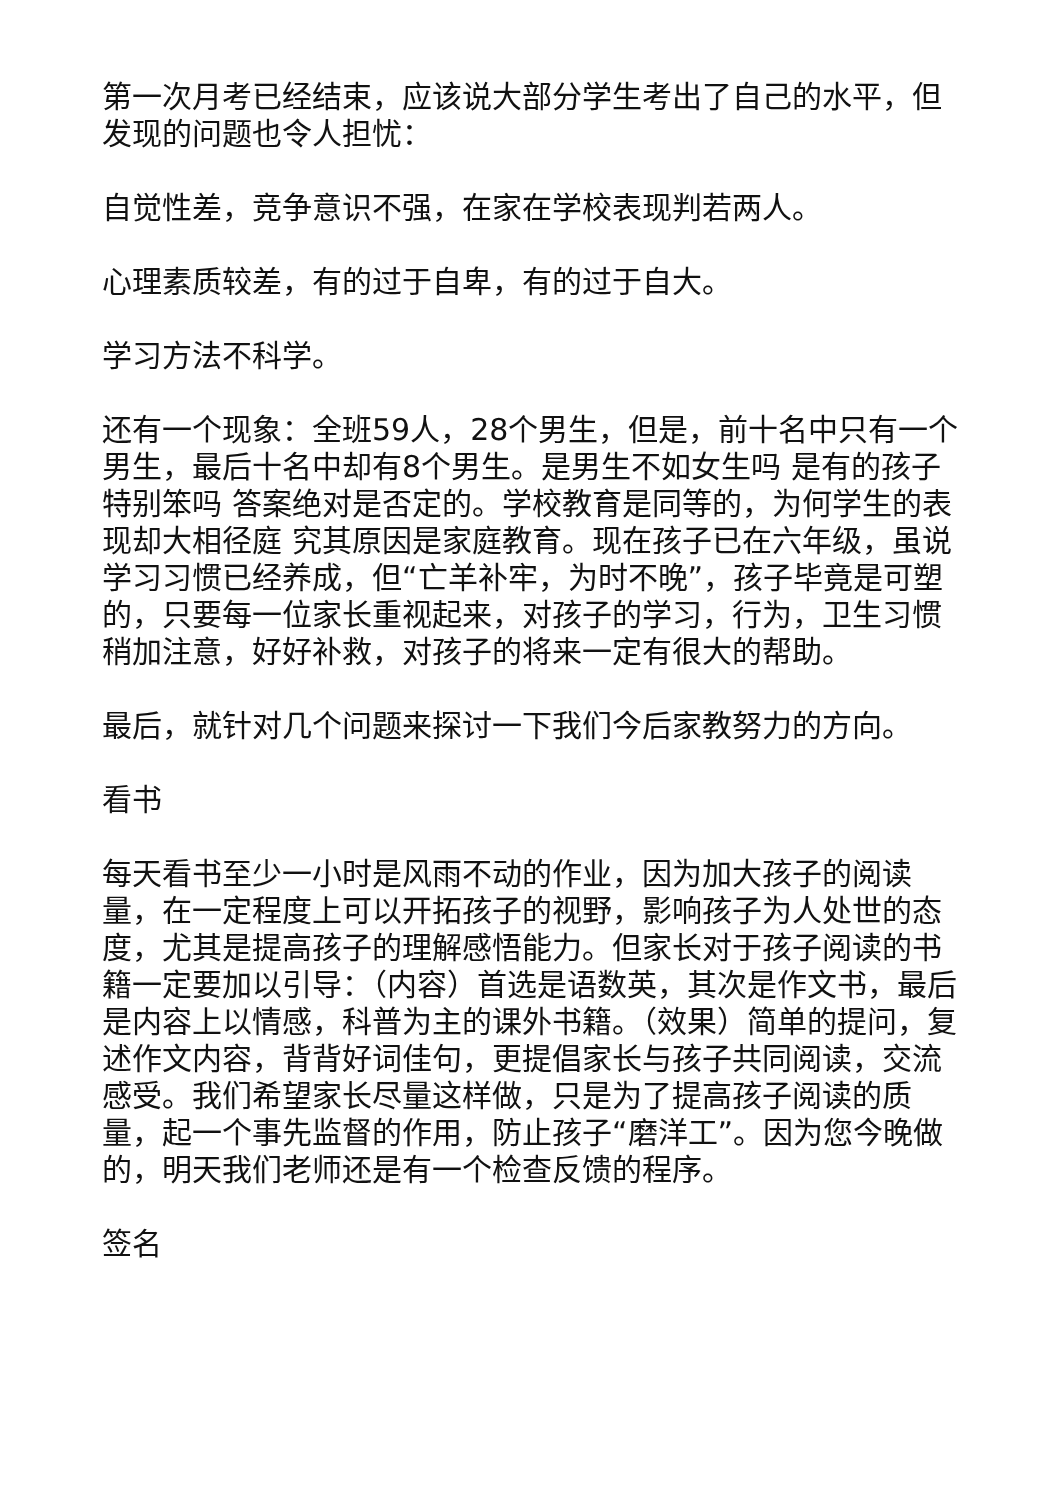第一次月考已经结束，应该说大部分学生考出了自己的水平，但发现的问题也令人担忧：
自觉性差，竞争意识不强，在家在学校表现判若两人。
心理素质较差，有的过于自卑，有的过于自大。
学习方法不科学。
还有一个现象：全班59人，28个男生，但是，前十名中只有一个男生，最后十名中却有8个男生。是男生不如女生吗 是有的孩子特别笨吗 答案绝对是否定的。学校教育是同等的，为何学生的表现却大相径庭 究其原因是家庭教育。现在孩子已在六年级，虽说学习习惯已经养成，但“亡羊补牢，为时不晚”，孩子毕竟是可塑的，只要每一位家长重视起来，对孩子的学习，行为，卫生习惯稍加注意，好好补救，对孩子的将来一定有很大的帮助。
最后，就针对几个问题来探讨一下我们今后家教努力的方向。
看书
每天看书至少一小时是风雨不动的作业，因为加大孩子的阅读量，在一定程度上可以开拓孩子的视野，影响孩子为人处世的态度，尤其是提高孩子的理解感悟能力。但家长对于孩子阅读的书籍一定要加以引导：（内容）首选是语数英，其次是作文书，最后是内容上以情感，科普为主的课外书籍。（效果）简单的提问，复述作文内容，背背好词佳句，更提倡家长与孩子共同阅读，交流感受。我们希望家长尽量这样做，只是为了提高孩子阅读的质量，起一个事先监督的作用，防止孩子“磨洋工”。因为您今晚做的，明天我们老师还是有一个检查反馈的程序。
签名